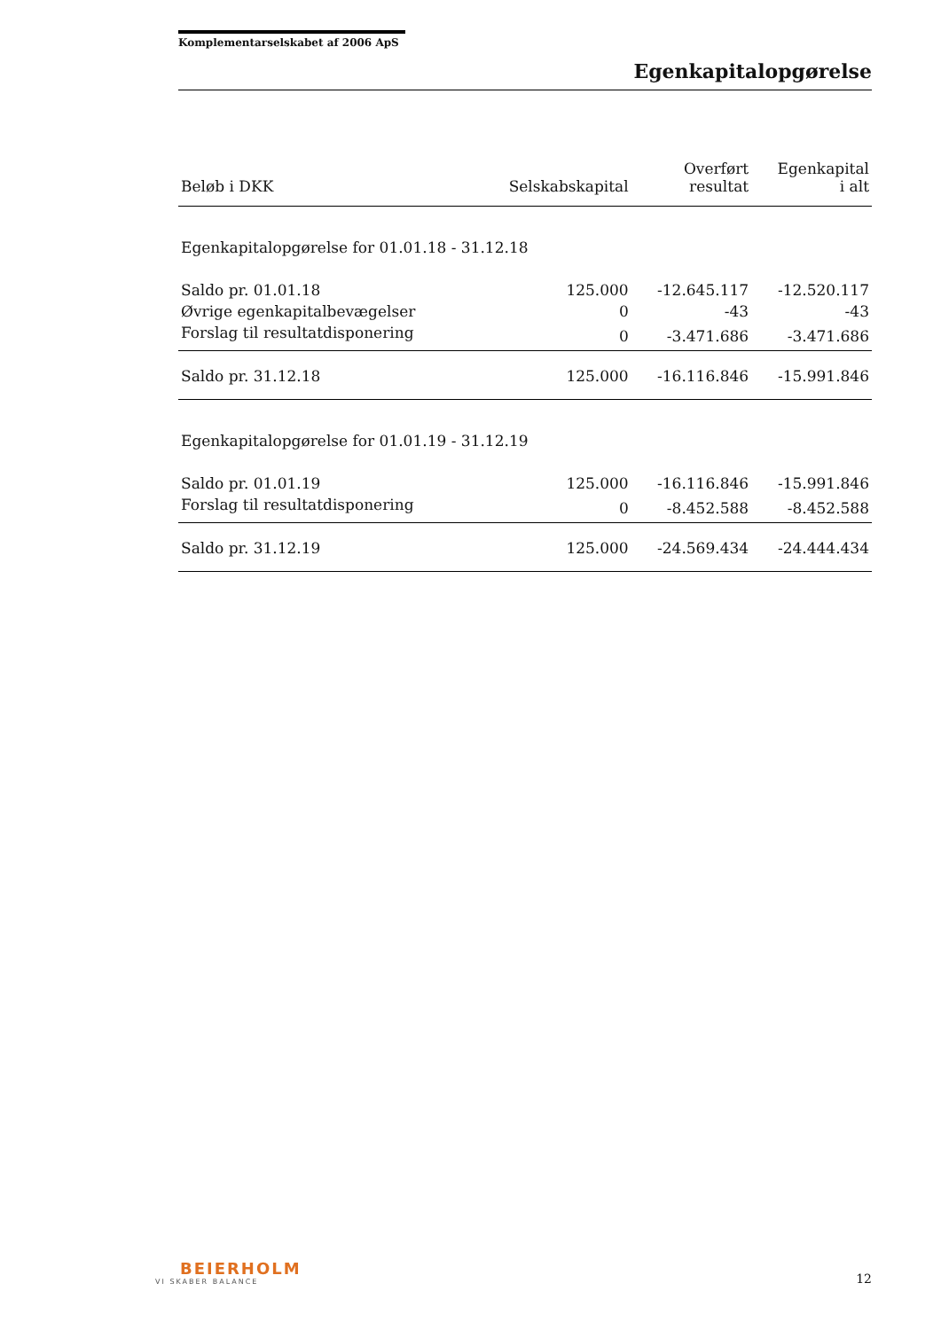Komplementarselskabet af 2006 ApS
Egenkapitalopgørelse
| Beløb i DKK | Selskabskapital | Overført resultat | Egenkapital i alt |
| --- | --- | --- | --- |
| Egenkapitalopgørelse for 01.01.18 - 31.12.18 | | | |
| Saldo pr. 01.01.18 | 125.000 | -12.645.117 | -12.520.117 |
| Øvrige egenkapitalbevægelser | 0 | -43 | -43 |
| Forslag til resultatdisponering | 0 | -3.471.686 | -3.471.686 |
| Saldo pr. 31.12.18 | 125.000 | -16.116.846 | -15.991.846 |
| Egenkapitalopgørelse for 01.01.19 - 31.12.19 | | | |
| Saldo pr. 01.01.19 | 125.000 | -16.116.846 | -15.991.846 |
| Forslag til resultatdisponering | 0 | -8.452.588 | -8.452.588 |
| Saldo pr. 31.12.19 | 125.000 | -24.569.434 | -24.444.434 |
BEIERHOLM
VI SKABER BALANCE
12